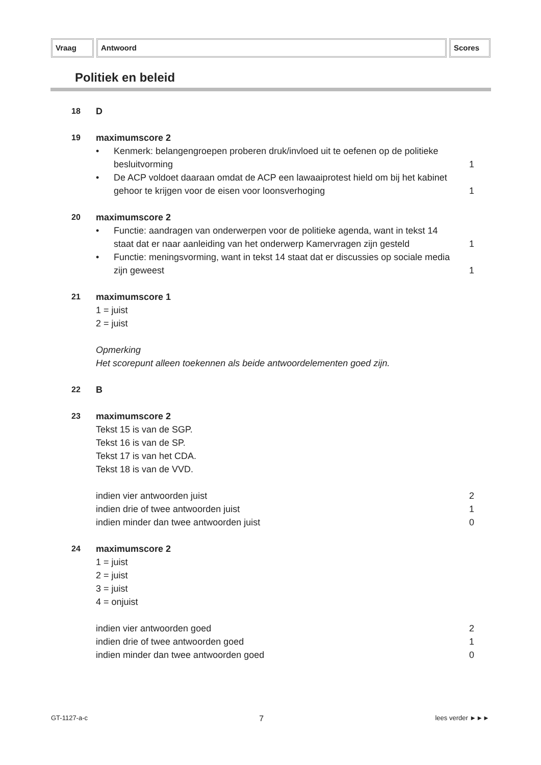Vraag Antwoord Scores
Politiek en beleid
18 D
19 maximumscore 2
• Kenmerk: belangengroepen proberen druk/invloed uit te oefenen op de politieke besluitvorming 1
• De ACP voldoet daaraan omdat de ACP een lawaaiprotest hield om bij het kabinet gehoor te krijgen voor de eisen voor loonsverhoging 1
20 maximumscore 2
• Functie: aandragen van onderwerpen voor de politieke agenda, want in tekst 14 staat dat er naar aanleiding van het onderwerp Kamervragen zijn gesteld 1
• Functie: meningsvorming, want in tekst 14 staat dat er discussies op sociale media zijn geweest 1
21 maximumscore 1
1 = juist
2 = juist
Opmerking
Het scorepunt alleen toekennen als beide antwoordelementen goed zijn.
22 B
23 maximumscore 2
Tekst 15 is van de SGP.
Tekst 16 is van de SP.
Tekst 17 is van het CDA.
Tekst 18 is van de VVD.
indien vier antwoorden juist 2
indien drie of twee antwoorden juist 1
indien minder dan twee antwoorden juist 0
24 maximumscore 2
1 = juist
2 = juist
3 = juist
4 = onjuist
indien vier antwoorden goed 2
indien drie of twee antwoorden goed 1
indien minder dan twee antwoorden goed 0
GT-1127-a-c 7 lees verder ►►►